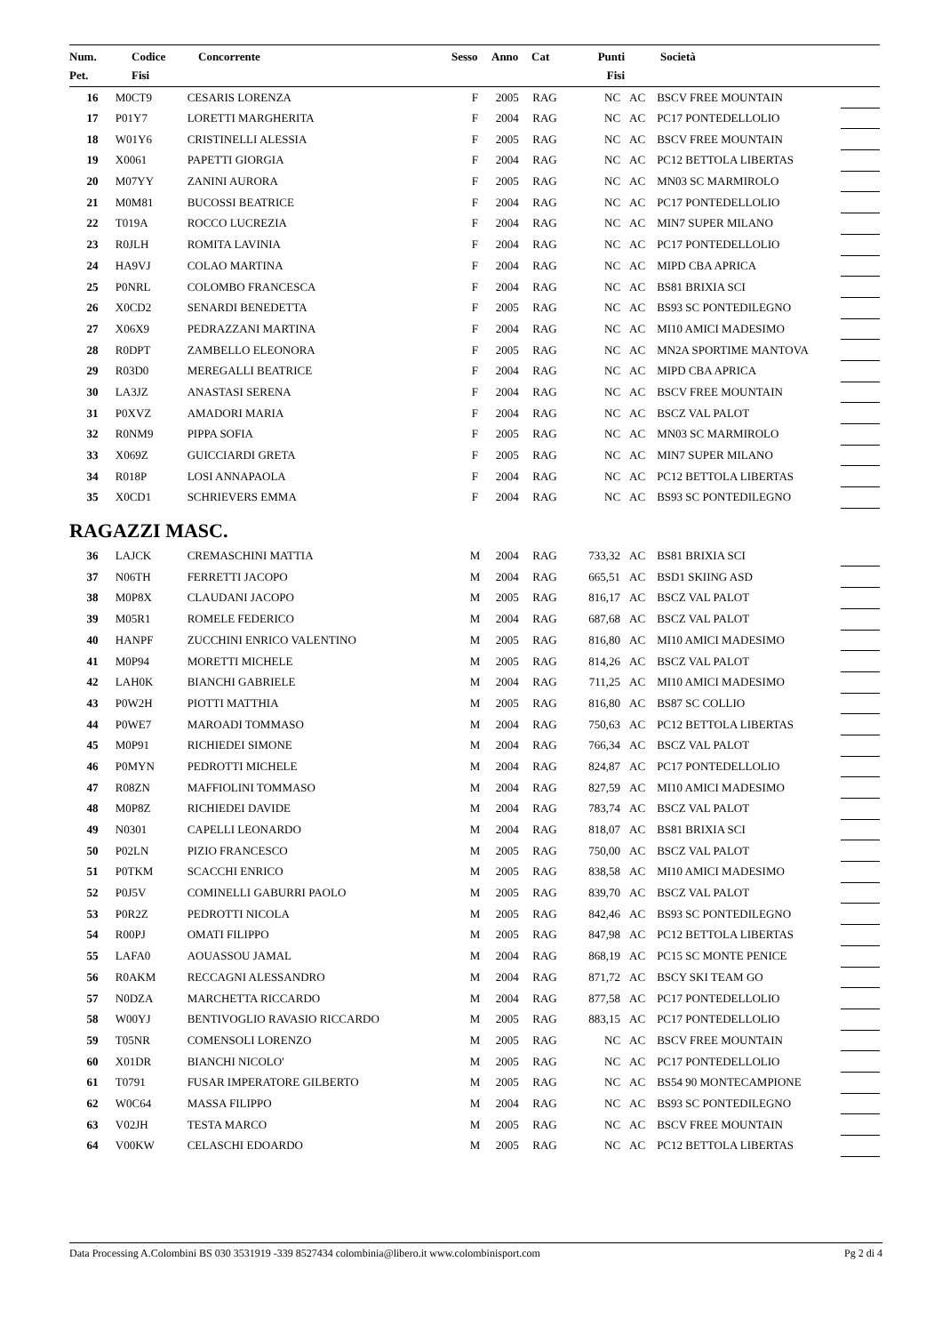| Num. Pet. | Codice Fisi | Concorrente | Sesso | Anno | Cat | Punti Fisi | | Società |
| --- | --- | --- | --- | --- | --- | --- | --- | --- |
| 16 | M0CT9 | CESARIS LORENZA | F | 2005 | RAG | NC | AC | BSCV FREE MOUNTAIN | |
| 17 | P01Y7 | LORETTI MARGHERITA | F | 2004 | RAG | NC | AC | PC17 PONTEDELLOLIO | |
| 18 | W01Y6 | CRISTINELLI ALESSIA | F | 2005 | RAG | NC | AC | BSCV FREE MOUNTAIN | |
| 19 | X0061 | PAPETTI GIORGIA | F | 2004 | RAG | NC | AC | PC12 BETTOLA LIBERTAS | |
| 20 | M07YY | ZANINI AURORA | F | 2005 | RAG | NC | AC | MN03 SC MARMIROLO | |
| 21 | M0M81 | BUCOSSI BEATRICE | F | 2004 | RAG | NC | AC | PC17 PONTEDELLOLIO | |
| 22 | T019A | ROCCO LUCREZIA | F | 2004 | RAG | NC | AC | MIN7 SUPER MILANO | |
| 23 | R0JLH | ROMITA LAVINIA | F | 2004 | RAG | NC | AC | PC17 PONTEDELLOLIO | |
| 24 | HA9VJ | COLAO MARTINA | F | 2004 | RAG | NC | AC | MIPD CBA APRICA | |
| 25 | P0NRL | COLOMBO FRANCESCA | F | 2004 | RAG | NC | AC | BS81 BRIXIA SCI | |
| 26 | X0CD2 | SENARDI BENEDETTA | F | 2005 | RAG | NC | AC | BS93 SC PONTEDILEGNO | |
| 27 | X06X9 | PEDRAZZANI MARTINA | F | 2004 | RAG | NC | AC | MI10 AMICI MADESIMO | |
| 28 | R0DPT | ZAMBELLO ELEONORA | F | 2005 | RAG | NC | AC | MN2A SPORTIME MANTOVA | |
| 29 | R03D0 | MEREGALLI BEATRICE | F | 2004 | RAG | NC | AC | MIPD CBA APRICA | |
| 30 | LA3JZ | ANASTASI SERENA | F | 2004 | RAG | NC | AC | BSCV FREE MOUNTAIN | |
| 31 | P0XVZ | AMADORI MARIA | F | 2004 | RAG | NC | AC | BSCZ VAL PALOT | |
| 32 | R0NM9 | PIPPA SOFIA | F | 2005 | RAG | NC | AC | MN03 SC MARMIROLO | |
| 33 | X069Z | GUICCIARDI GRETA | F | 2005 | RAG | NC | AC | MIN7 SUPER MILANO | |
| 34 | R018P | LOSI ANNAPAOLA | F | 2004 | RAG | NC | AC | PC12 BETTOLA LIBERTAS | |
| 35 | X0CD1 | SCHRIEVERS EMMA | F | 2004 | RAG | NC | AC | BS93 SC PONTEDILEGNO | |
RAGAZZI MASC.
| 36 | LAJCK | CREMASCHINI MATTIA | M | 2004 | RAG | 733,32 | AC | BS81 BRIXIA SCI | |
| 37 | N06TH | FERRETTI JACOPO | M | 2004 | RAG | 665,51 | AC | BSD1 SKIING ASD | |
| 38 | M0P8X | CLAUDANI JACOPO | M | 2005 | RAG | 816,17 | AC | BSCZ VAL PALOT | |
| 39 | M05R1 | ROMELE FEDERICO | M | 2004 | RAG | 687,68 | AC | BSCZ VAL PALOT | |
| 40 | HANPF | ZUCCHINI ENRICO VALENTINO | M | 2005 | RAG | 816,80 | AC | MI10 AMICI MADESIMO | |
| 41 | M0P94 | MORETTI MICHELE | M | 2005 | RAG | 814,26 | AC | BSCZ VAL PALOT | |
| 42 | LAH0K | BIANCHI GABRIELE | M | 2004 | RAG | 711,25 | AC | MI10 AMICI MADESIMO | |
| 43 | P0W2H | PIOTTI MATTHIA | M | 2005 | RAG | 816,80 | AC | BS87 SC COLLIO | |
| 44 | P0WE7 | MAROADI TOMMASO | M | 2004 | RAG | 750,63 | AC | PC12 BETTOLA LIBERTAS | |
| 45 | M0P91 | RICHIEDEI SIMONE | M | 2004 | RAG | 766,34 | AC | BSCZ VAL PALOT | |
| 46 | P0MYN | PEDROTTI MICHELE | M | 2004 | RAG | 824,87 | AC | PC17 PONTEDELLOLIO | |
| 47 | R08ZN | MAFFIOLINI TOMMASO | M | 2004 | RAG | 827,59 | AC | MI10 AMICI MADESIMO | |
| 48 | M0P8Z | RICHIEDEI DAVIDE | M | 2004 | RAG | 783,74 | AC | BSCZ VAL PALOT | |
| 49 | N0301 | CAPELLI LEONARDO | M | 2004 | RAG | 818,07 | AC | BS81 BRIXIA SCI | |
| 50 | P02LN | PIZIO FRANCESCO | M | 2005 | RAG | 750,00 | AC | BSCZ VAL PALOT | |
| 51 | P0TKM | SCACCHI ENRICO | M | 2005 | RAG | 838,58 | AC | MI10 AMICI MADESIMO | |
| 52 | P0J5V | COMINELLI GABURRI PAOLO | M | 2005 | RAG | 839,70 | AC | BSCZ VAL PALOT | |
| 53 | P0R2Z | PEDROTTI NICOLA | M | 2005 | RAG | 842,46 | AC | BS93 SC PONTEDILEGNO | |
| 54 | R00PJ | OMATI FILIPPO | M | 2005 | RAG | 847,98 | AC | PC12 BETTOLA LIBERTAS | |
| 55 | LAFA0 | AOUASSOU JAMAL | M | 2004 | RAG | 868,19 | AC | PC15 SC MONTE PENICE | |
| 56 | R0AKM | RECCAGNI ALESSANDRO | M | 2004 | RAG | 871,72 | AC | BSCY SKI TEAM GO | |
| 57 | N0DZA | MARCHETTA RICCARDO | M | 2004 | RAG | 877,58 | AC | PC17 PONTEDELLOLIO | |
| 58 | W00YJ | BENTIVOGLIO RAVASIO RICCARDO | M | 2005 | RAG | 883,15 | AC | PC17 PONTEDELLOLIO | |
| 59 | T05NR | COMENSOLI LORENZO | M | 2005 | RAG | NC | AC | BSCV FREE MOUNTAIN | |
| 60 | X01DR | BIANCHI NICOLO' | M | 2005 | RAG | NC | AC | PC17 PONTEDELLOLIO | |
| 61 | T0791 | FUSAR IMPERATORE GILBERTO | M | 2005 | RAG | NC | AC | BS54 90 MONTECAMPIONE | |
| 62 | W0C64 | MASSA FILIPPO | M | 2004 | RAG | NC | AC | BS93 SC PONTEDILEGNO | |
| 63 | V02JH | TESTA MARCO | M | 2005 | RAG | NC | AC | BSCV FREE MOUNTAIN | |
| 64 | V00KW | CELASCHI EDOARDO | M | 2005 | RAG | NC | AC | PC12 BETTOLA LIBERTAS | |
Data Processing A.Colombini BS 030 3531919 -339 8527434 colombinia@libero.it www.colombinisport.com Pg 2 di 4